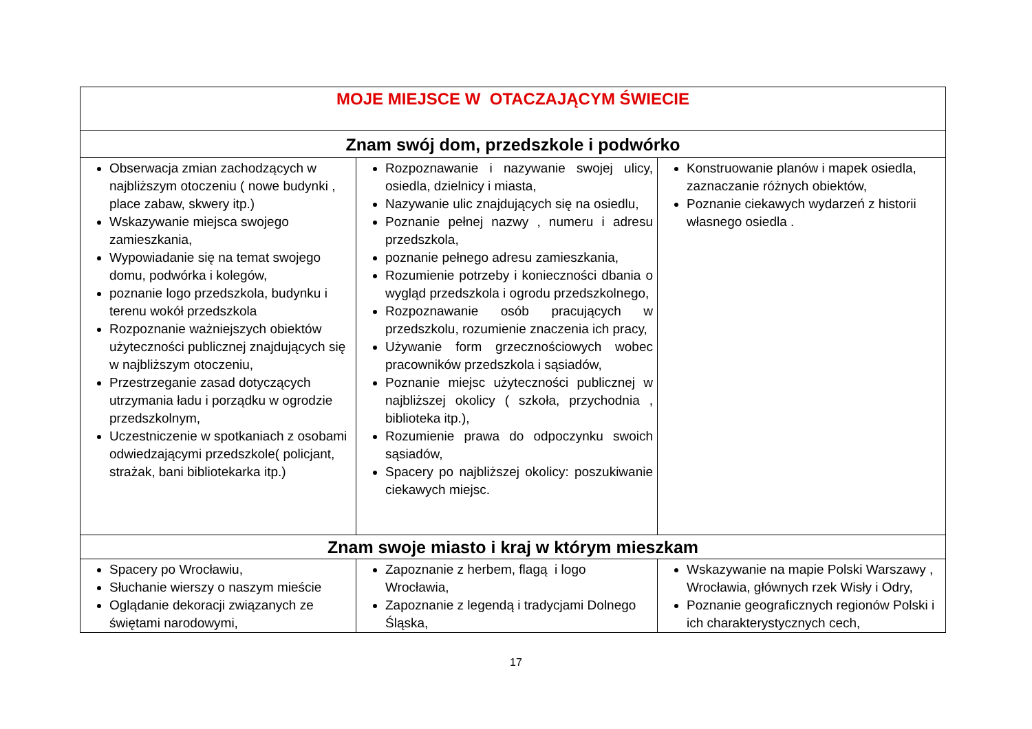| MOJE MIEJSCE W OTACZAJĄCYM ŚWIECIE | | |
| --- | --- | --- |
| Znam swój dom, przedszkole i podwórko | | |
| Obserwacja zmian zachodzących w najbliższym otoczeniu ( nowe budynki , place zabaw, skwery itp.) Wskazywanie miejsca swojego zamieszkania, Wypowiadanie się na temat swojego domu, podwórka i kolegów, poznanie logo przedszkola, budynku i terenu wokół przedszkola Rozpoznanie ważniejszych obiektów użyteczności publicznej znajdujących się w najbliższym otoczeniu, Przestrzeganie zasad dotyczących utrzymania ładu i porządku w ogrodzie przedszkolnym, Uczestniczenie w spotkaniach z osobami odwiedzającymi przedszkole( policjant, strażak, bani bibliotekarka itp.) | Rozpoznawanie i nazywanie swojej ulicy, osiedla, dzielnicy i miasta, Nazywanie ulic znajdujących się na osiedlu, Poznanie pełnej nazwy , numeru i adresu przedszkola, poznanie pełnego adresu zamieszkania, Rozumienie potrzeby i konieczności dbania o wygląd przedszkola i ogrodu przedszkolnego, Rozpoznawanie osób pracujących w przedszkolu, rozumienie znaczenia ich pracy, Używanie form grzecznościowych wobec pracowników przedszkola i sąsiadów, Poznanie miejsc użyteczności publicznej w najbliższej okolicy ( szkoła, przychodnia , biblioteka itp.), Rozumienie prawa do odpoczynku swoich sąsiadów, Spacery po najbliższej okolicy: poszukiwanie ciekawych miejsc. | Konstruowanie planów i mapek osiedla, zaznaczanie różnych obiektów, Poznanie ciekawych wydarzeń z historii własnego osiedla . |
| Znam swoje miasto i kraj w którym mieszkam | | |
| Spacery po Wrocławiu, Słuchanie wierszy o naszym mieście Oglądanie dekoracji związanych ze świętami narodowymi, | Zapoznanie z herbem, flagą i logo Wrocławia, Zapoznanie z legendą i tradycjami Dolnego Śląska, | Wskazywanie na mapie Polski Warszawy , Wrocławia, głównych rzek Wisły i Odry, Poznanie geograficznych regionów Polski i ich charakterystycznych cech, |
17